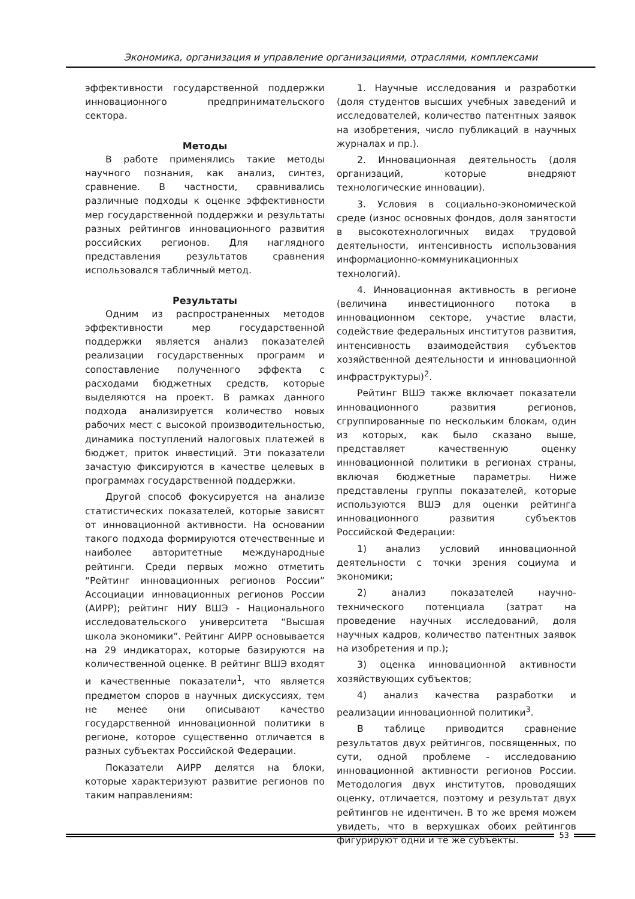Экономика, организация и управление организациями, отраслями, комплексами
эффективности государственной поддержки инновационного предпринимательского сектора.
Методы
В работе применялись такие методы научного познания, как анализ, синтез, сравнение. В частности, сравнивались различные подходы к оценке эффективности мер государственной поддержки и результаты разных рейтингов инновационного развития российских регионов. Для наглядного представления результатов сравнения использовался табличный метод.
Результаты
Одним из распространенных методов эффективности мер государственной поддержки является анализ показателей реализации государственных программ и сопоставление полученного эффекта с расходами бюджетных средств, которые выделяются на проект. В рамках данного подхода анализируется количество новых рабочих мест с высокой производительностью, динамика поступлений налоговых платежей в бюджет, приток инвестиций. Эти показатели зачастую фиксируются в качестве целевых в программах государственной поддержки.
Другой способ фокусируется на анализе статистических показателей, которые зависят от инновационной активности. На основании такого подхода формируются отечественные и наиболее авторитетные международные рейтинги. Среди первых можно отметить “Рейтинг инновационных регионов России” Ассоциации инновационных регионов России (АИРР); рейтинг НИУ ВШЭ - Национального исследовательского университета “Высшая школа экономики”. Рейтинг АИРР основывается на 29 индикаторах, которые базируются на количественной оценке. В рейтинг ВШЭ входят и качественные показатели<sup>1</sup>, что является предметом споров в научных дискуссиях, тем не менее они описывают качество государственной инновационной политики в регионе, которое существенно отличается в разных субъектах Российской Федерации.
Показатели АИРР делятся на блоки, которые характеризуют развитие регионов по таким направлениям:
1. Научные исследования и разработки (доля студентов высших учебных заведений и исследователей, количество патентных заявок на изобретения, число публикаций в научных журналах и пр.).
2. Инновационная деятельность (доля организаций, которые внедряют технологические инновации).
3. Условия в социально-экономической среде (износ основных фондов, доля занятости в высокотехнологичных видах трудовой деятельности, интенсивность использования информационно-коммуникационных технологий).
4. Инновационная активность в регионе (величина инвестиционного потока в инновационном секторе, участие власти, содействие федеральных институтов развития, интенсивность взаимодействия субъектов хозяйственной деятельности и инновационной инфраструктуры)<sup>2</sup>.
Рейтинг ВШЭ также включает показатели инновационного развития регионов, сгруппированные по нескольким блокам, один из которых, как было сказано выше, представляет качественную оценку инновационной политики в регионах страны, включая бюджетные параметры. Ниже представлены группы показателей, которые используются ВШЭ для оценки рейтинга инновационного развития субъектов Российской Федерации:
1) анализ условий инновационной деятельности с точки зрения социума и экономики;
2) анализ показателей научно-технического потенциала (затрат на проведение научных исследований, доля научных кадров, количество патентных заявок на изобретения и пр.);
3) оценка инновационной активности хозяйствующих субъектов;
4) анализ качества разработки и реализации инновационной политики<sup>3</sup>.
В таблице приводится сравнение результатов двух рейтингов, посвященных, по сути, одной проблеме - исследованию инновационной активности регионов России. Методология двух институтов, проводящих оценку, отличается, поэтому и результат двух рейтингов не идентичен. В то же время можем увидеть, что в верхушках обоих рейтингов фигурируют одни и те же субъекты.
53